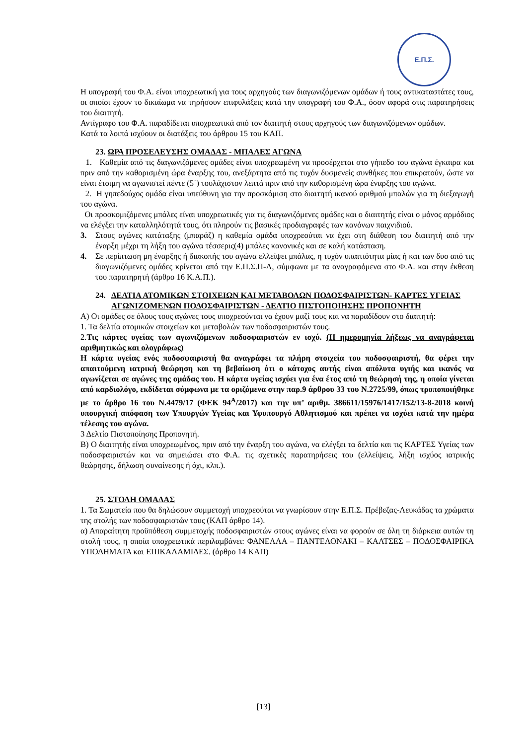Ε.Π.Σ.
Η υπογραφή του Φ.Α. είναι υποχρεωτική για τους αρχηγούς των διαγωνιζόμενων ομάδων ή τους αντικαταστάτες τους, οι οποίοι έχουν το δικαίωμα να τηρήσουν επιφυλάξεις κατά την υπογραφή του Φ.Α., όσον αφορά στις παρατηρήσεις του διαιτητή.
Αντίγραφο του Φ.Α. παραδίδεται υποχρεωτικά από τον διαιτητή στους αρχηγούς των διαγωνιζόμενων ομάδων.
Κατά τα λοιπά ισχύουν οι διατάξεις του άρθρου 15 του ΚΑΠ.
23. ΩΡΑ ΠΡΟΣΕΛΕΥΣΗΣ ΟΜΑΔΑΣ - ΜΠΑΛΕΣ ΑΓΩΝΑ
1. Καθεμία από τις διαγωνιζόμενες ομάδες είναι υποχρεωμένη να προσέρχεται στο γήπεδο του αγώνα έγκαιρα και πριν από την καθορισμένη ώρα έναρξης του, ανεξάρτητα από τις τυχόν δυσμενείς συνθήκες που επικρατούν, ώστε να είναι έτοιμη να αγωνιστεί πέντε (5΄) τουλάχιστον λεπτά πριν από την καθορισμένη ώρα έναρξης του αγώνα.
2. Η γηπεδούχος ομάδα είναι υπεύθυνη για την προσκόμιση στο διαιτητή ικανού αριθμού μπαλών για τη διεξαγωγή του αγώνα.
Οι προσκομιζόμενες μπάλες είναι υποχρεωτικές για τις διαγωνιζόμενες ομάδες και ο διαιτητής είναι ο μόνος αρμόδιος να ελέγξει την καταλληλότητά τους, ότι πληρούν τις βασικές προδιαγραφές των κανόνων παιχνιδιού.
3. Στους αγώνες κατάταξης (μπαράζ) η καθεμία ομάδα υποχρεούται να έχει στη διάθεση του διαιτητή από την έναρξη μέχρι τη λήξη του αγώνα τέσσερις(4) μπάλες κανονικές και σε καλή κατάσταση.
4. Σε περίπτωση μη έναρξης ή διακοπής του αγώνα ελλείψει μπάλας, η τυχόν υπαιτιότητα μίας ή και των δυο από τις διαγωνιζόμενες ομάδες κρίνεται από την Ε.Π.Σ.Π-Λ, σύμφωνα με τα αναγραφόμενα στο Φ.Α. και στην έκθεση του παρατηρητή (άρθρο 16 Κ.Α.Π.).
24. ΔΕΛΤΙΑ ΑΤΟΜΙΚΩΝ ΣΤΟΙΧΕΙΩΝ ΚΑΙ ΜΕΤΑΒΟΛΩΝ ΠΟΔΟΣΦΑΙΡΙΣΤΩΝ- ΚΑΡΤΕΣ ΥΓΕΙΑΣ ΑΓΩΝΙΖΟΜΕΝΩΝ ΠΟΔΟΣΦΑΙΡΙΣΤΩΝ - ΔΕΛΤΙΟ ΠΙΣΤΟΠΟΙΗΣΗΣ ΠΡΟΠΟΝΗΤΗ
Α) Οι ομάδες σε όλους τους αγώνες τους υποχρεούνται να έχουν μαζί τους και να παραδίδουν στο διαιτητή:
1. Τα δελτία ατομικών στοιχείων και μεταβολών των ποδοσφαιριστών τους.
2.Τις κάρτες υγείας των αγωνιζόμενων ποδοσφαιριστών εν ισχύ. (Η ημερομηνία λήξεως να αναγράφεται αριθμητικώς και ολογράφως)
Η κάρτα υγείας ενός ποδοσφαιριστή θα αναγράφει τα πλήρη στοιχεία του ποδοσφαιριστή, θα φέρει την απαιτούμενη ιατρική θεώρηση και τη βεβαίωση ότι ο κάτοχος αυτής είναι απόλυτα υγιής και ικανός να αγωνίζεται σε αγώνες της ομάδας του. Η κάρτα υγείας ισχύει για ένα έτος από τη θεώρησή της, η οποία γίνεται από καρδιολόγο, εκδίδεται σύμφωνα με τα οριζόμενα στην παρ.9 άρθρου 33 του Ν.2725/99, όπως τροποποιήθηκε με το άρθρο 16 του Ν.4479/17 (ΦΕΚ 94<sup>Α</sup>/2017) και την υπ’ αριθμ. 386611/15976/1417/152/13-8-2018 κοινή υπουργική απόφαση των Υπουργών Υγείας και Υφυπουργό Αθλητισμού και πρέπει να ισχύει κατά την ημέρα τέλεσης του αγώνα.
3 Δελτίο Πιστοποίησης Προπονητή.
Β) Ο διαιτητής είναι υποχρεωμένος, πριν από την έναρξη του αγώνα, να ελέγξει τα δελτία και τις ΚΑΡΤΕΣ Υγείας των ποδοσφαιριστών και να σημειώσει στο Φ.Α. τις σχετικές παρατηρήσεις του (ελλείψεις, λήξη ισχύος ιατρικής θεώρησης, δήλωση συναίνεσης ή όχι, κλπ.).
25. ΣΤΟΛΗ ΟΜΑΔΑΣ
1. Τα Σωματεία που θα δηλώσουν συμμετοχή υποχρεούται να γνωρίσουν στην Ε.Π.Σ. Πρέβεζας-Λευκάδας τα χρώματα της στολής των ποδοσφαιριστών τους (ΚΑΠ άρθρο 14).
α) Απαραίτητη προϋπόθεση συμμετοχής ποδοσφαιριστών στους αγώνες είναι να φορούν σε όλη τη διάρκεια αυτών τη στολή τους, η οποία υποχρεωτικά περιλαμβάνει: ΦΑΝΕΛΛΑ – ΠΑΝΤΕΛΟΝΑΚΙ – ΚΑΛΤΣΕΣ – ΠΟΔΟΣΦΑΙΡΙΚΑ ΥΠΟΔΗΜΑΤΑ και ΕΠΙΚΑΛΑΜΙΔΕΣ. (άρθρο 14 ΚΑΠ)
[13]